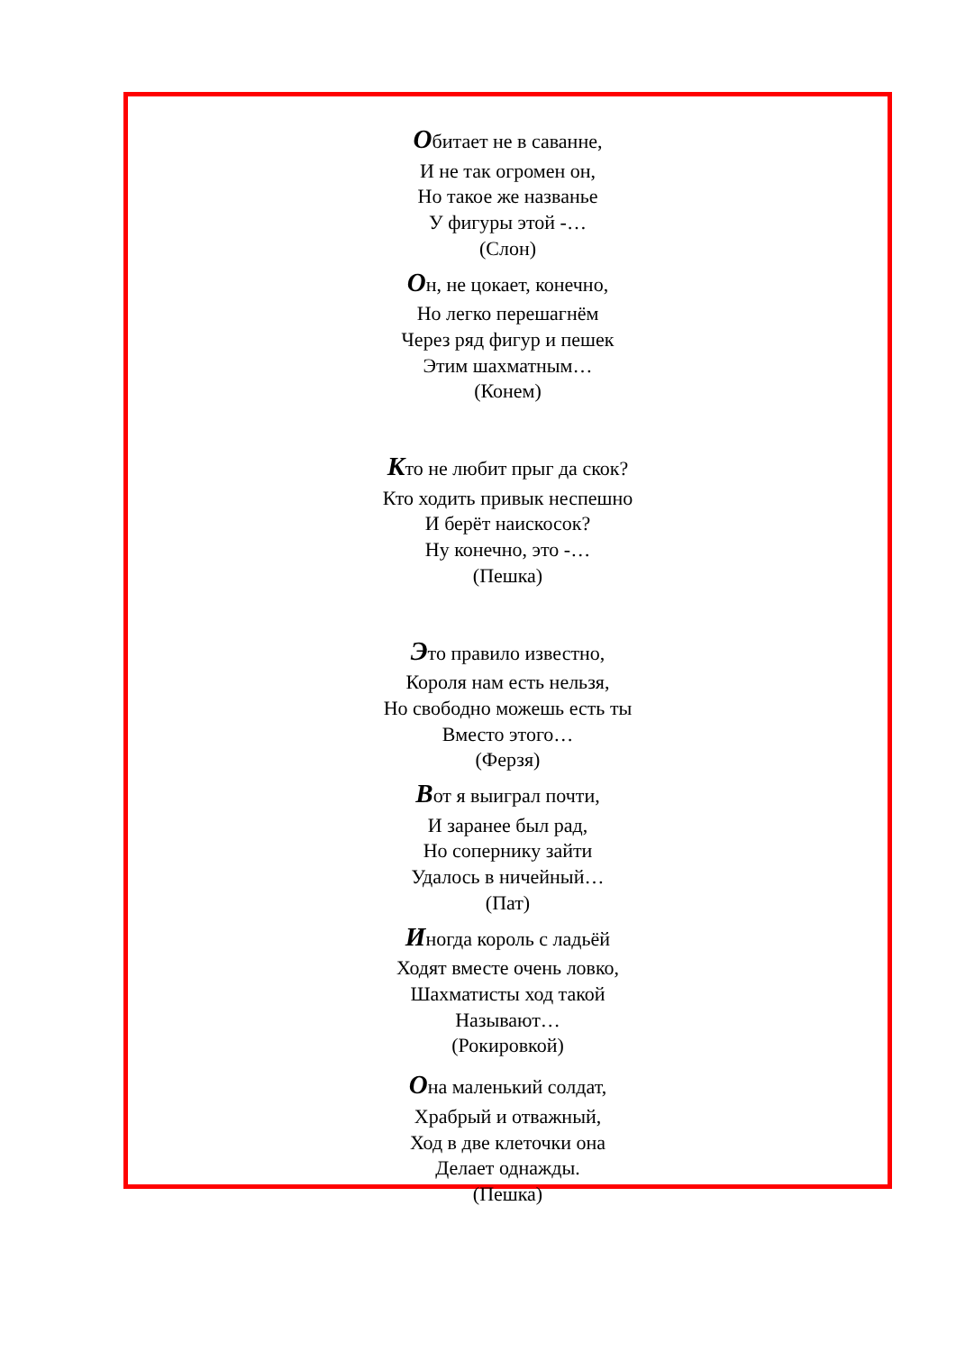Обитает не в саванне,
И не так огромен он,
Но такое же названье
У фигуры этой -…
(Слон)
Он, не цокает, конечно,
Но легко перешагнём
Через ряд фигур и пешек
Этим шахматным…
(Конем)
Кто не любит прыг да скок?
Кто ходить привык неспешно
И берёт наискосок?
Ну конечно, это -…
(Пешка)
Это правило известно,
Короля нам есть нельзя,
Но свободно можешь есть ты
Вместо этого…
(Ферзя)
Вот я выиграл почти,
И заранее был рад,
Но сопернику зайти
Удалось в ничейный…
(Пат)
Иногда король с ладьёй
Ходят вместе очень ловко,
Шахматисты ход такой
Называют…
(Рокировкой)
Она маленький солдат,
Храбрый и отважный,
Ход в две клеточки она
Делает однажды.
(Пешка)